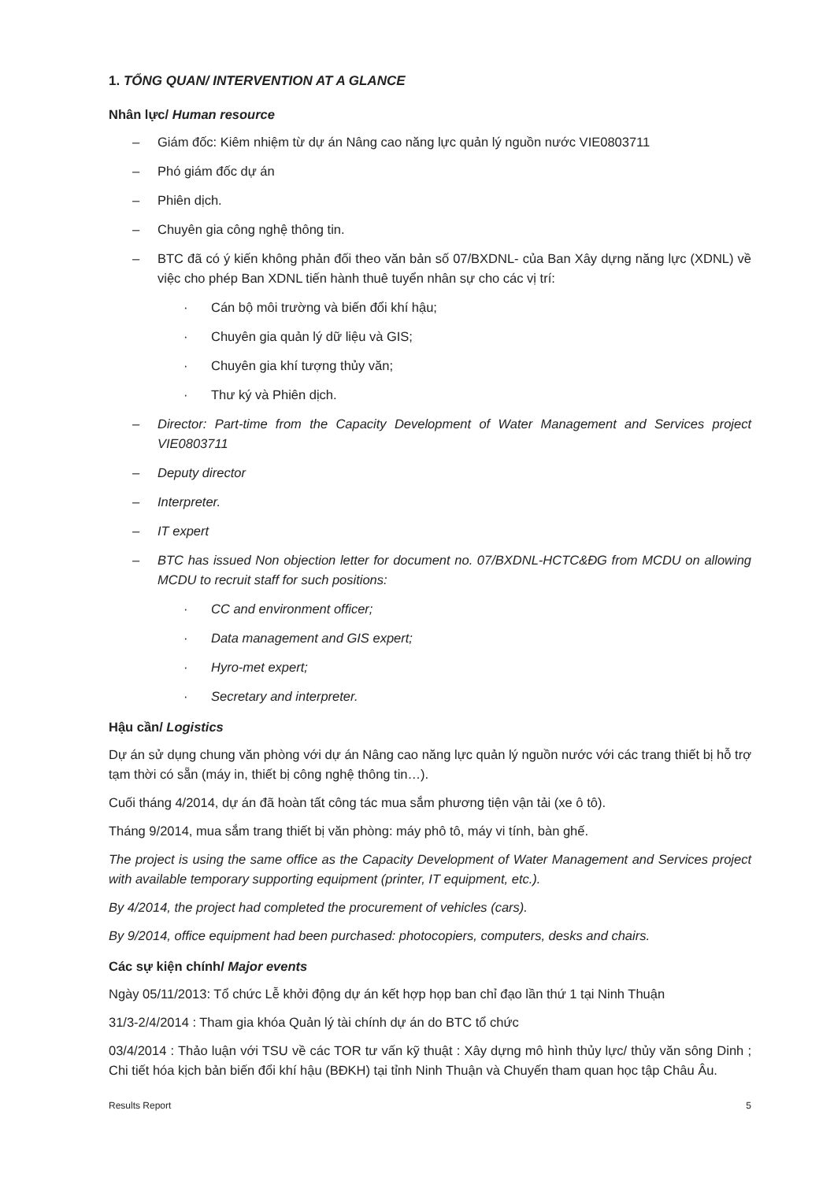1. TỔNG QUAN/ INTERVENTION AT A GLANCE
Nhân lực/ Human resource
– Giám đốc: Kiêm nhiệm từ dự án Nâng cao năng lực quản lý nguồn nước VIE0803711
– Phó giám đốc dự án
– Phiên dịch.
– Chuyên gia công nghệ thông tin.
– BTC đã có ý kiến không phản đối theo văn bản số 07/BXDNL- của Ban Xây dựng năng lực (XDNL) về việc cho phép Ban XDNL tiến hành thuê tuyển nhân sự cho các vị trí:
· Cán bộ môi trường và biến đổi khí hậu;
· Chuyên gia quản lý dữ liệu và GIS;
· Chuyên gia khí tượng thủy văn;
· Thư ký và Phiên dịch.
– Director: Part-time from the Capacity Development of Water Management and Services project VIE0803711
– Deputy director
– Interpreter.
– IT expert
– BTC has issued Non objection letter for document no. 07/BXDNL-HCTC&ĐG from MCDU on allowing MCDU to recruit staff for such positions:
· CC and environment officer;
· Data management and GIS expert;
· Hyro-met expert;
· Secretary and interpreter.
Hậu cần/ Logistics
Dự án sử dụng chung văn phòng với dự án Nâng cao năng lực quản lý nguồn nước với các trang thiết bị hỗ trợ tạm thời có sẵn (máy in, thiết bị công nghệ thông tin…).
Cuối tháng 4/2014, dự án đã hoàn tất công tác mua sắm phương tiện vận tải (xe ô tô).
Tháng 9/2014, mua sắm trang thiết bị văn phòng: máy phô tô, máy vi tính, bàn ghế.
The project is using the same office as the Capacity Development of Water Management and Services project with available temporary supporting equipment (printer, IT equipment, etc.).
By 4/2014, the project had completed the procurement of vehicles (cars).
By 9/2014, office equipment had been purchased: photocopiers, computers, desks and chairs.
Các sự kiện chính/ Major events
Ngày 05/11/2013: Tổ chức Lễ khởi động dự án kết hợp họp ban chỉ đạo lần thứ 1 tại Ninh Thuận
31/3-2/4/2014 : Tham gia khóa Quản lý tài chính dự án do BTC tổ chức
03/4/2014 : Thảo luận với TSU về các TOR tư vấn kỹ thuật : Xây dựng mô hình thủy lực/ thủy văn sông Dinh ; Chi tiết hóa kịch bản biến đổi khí hậu (BĐKH) tại tỉnh Ninh Thuận và Chuyến tham quan học tập Châu Âu.
Results Report 5